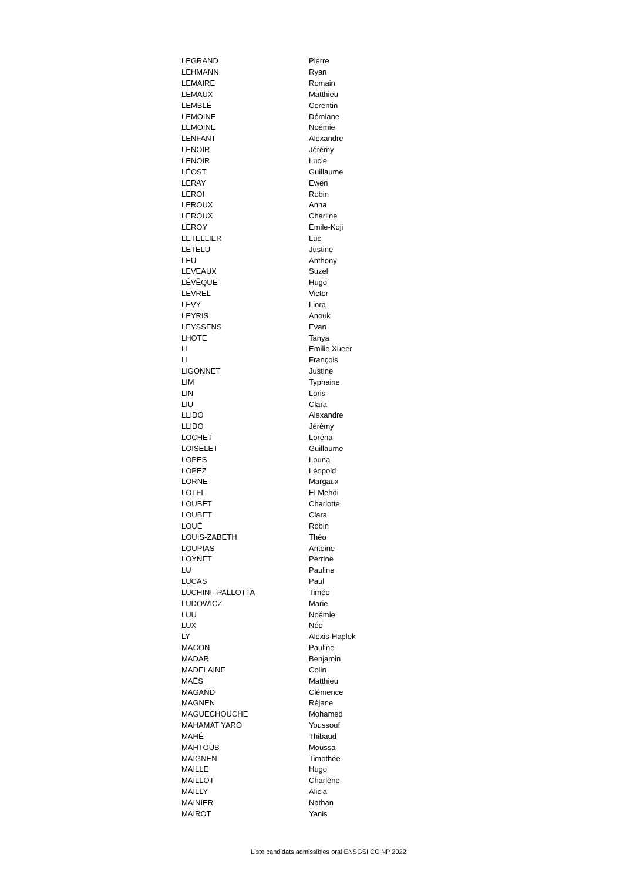| LEGRAND | Pierre |
| LEHMANN | Ryan |
| LEMAIRE | Romain |
| LEMAUX | Matthieu |
| LEMBLÉ | Corentin |
| LEMOINE | Démiane |
| LEMOINE | Noémie |
| LENFANT | Alexandre |
| LENOIR | Jérémy |
| LENOIR | Lucie |
| LÉOST | Guillaume |
| LERAY | Ewen |
| LEROI | Robin |
| LEROUX | Anna |
| LEROUX | Charline |
| LEROY | Emile-Koji |
| LETELLIER | Luc |
| LETELU | Justine |
| LEU | Anthony |
| LEVEAUX | Suzel |
| LÉVÊQUE | Hugo |
| LEVREL | Victor |
| LÉVY | Liora |
| LEYRIS | Anouk |
| LEYSSENS | Evan |
| LHOTE | Tanya |
| LI | Emilie Xueer |
| LI | François |
| LIGONNET | Justine |
| LIM | Typhaine |
| LIN | Loris |
| LIU | Clara |
| LLIDO | Alexandre |
| LLIDO | Jérémy |
| LOCHET | Loréna |
| LOISELET | Guillaume |
| LOPES | Louna |
| LOPEZ | Léopold |
| LORNE | Margaux |
| LOTFI | El Mehdi |
| LOUBET | Charlotte |
| LOUBET | Clara |
| LOUÉ | Robin |
| LOUIS-ZABETH | Théo |
| LOUPIAS | Antoine |
| LOYNET | Perrine |
| LU | Pauline |
| LUCAS | Paul |
| LUCHINI--PALLOTTA | Timéo |
| LUDOWICZ | Marie |
| LUU | Noémie |
| LUX | Néo |
| LY | Alexis-Haplek |
| MACON | Pauline |
| MADAR | Benjamin |
| MADELAINE | Colin |
| MAËS | Matthieu |
| MAGAND | Clémence |
| MAGNEN | Réjane |
| MAGUECHOUCHE | Mohamed |
| MAHAMAT YARO | Youssouf |
| MAHÉ | Thibaud |
| MAHTOUB | Moussa |
| MAIGNEN | Timothée |
| MAILLE | Hugo |
| MAILLOT | Charlène |
| MAILLY | Alicia |
| MAINIER | Nathan |
| MAIROT | Yanis |
Liste candidats admissibles oral ENSGSI CCINP 2022